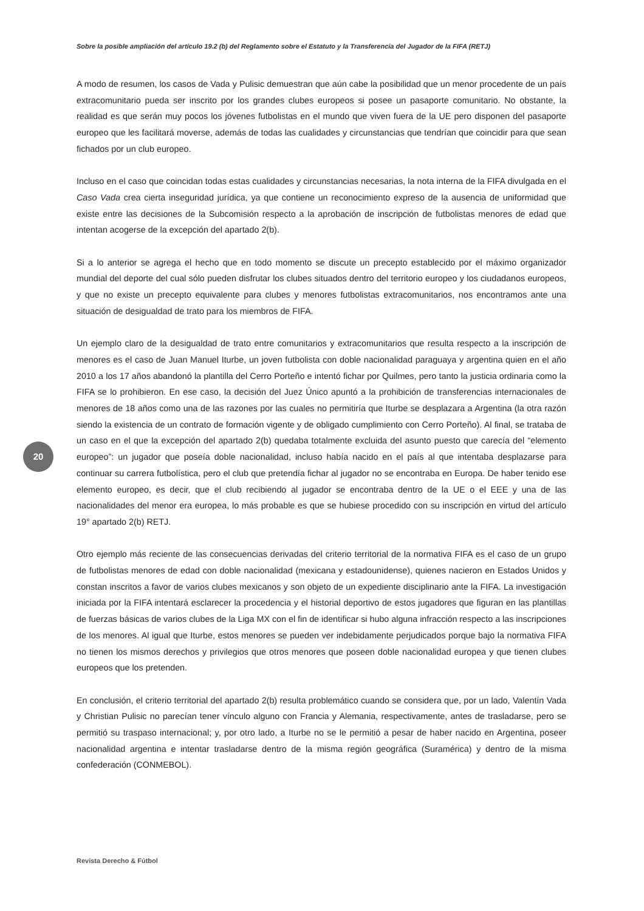Sobre la posible ampliación del artículo 19.2 (b) del Reglamento sobre el Estatuto y la Transferencia del Jugador de la FIFA (RETJ)
A modo de resumen, los casos de Vada y Pulisic demuestran que aún cabe la posibilidad que un menor procedente de un país extracomunitario pueda ser inscrito por los grandes clubes europeos si posee un pasaporte comunitario. No obstante, la realidad es que serán muy pocos los jóvenes futbolistas en el mundo que viven fuera de la UE pero disponen del pasaporte europeo que les facilitará moverse, además de todas las cualidades y circunstancias que tendrían que coincidir para que sean fichados por un club europeo.
Incluso en el caso que coincidan todas estas cualidades y circunstancias necesarias, la nota interna de la FIFA divulgada en el Caso Vada crea cierta inseguridad jurídica, ya que contiene un reconocimiento expreso de la ausencia de uniformidad que existe entre las decisiones de la Subcomisión respecto a la aprobación de inscripción de futbolistas menores de edad que intentan acogerse de la excepción del apartado 2(b).
Si a lo anterior se agrega el hecho que en todo momento se discute un precepto establecido por el máximo organizador mundial del deporte del cual sólo pueden disfrutar los clubes situados dentro del territorio europeo y los ciudadanos europeos, y que no existe un precepto equivalente para clubes y menores futbolistas extracomunitarios, nos encontramos ante una situación de desigualdad de trato para los miembros de FIFA.
Un ejemplo claro de la desigualdad de trato entre comunitarios y extracomunitarios que resulta respecto a la inscripción de menores es el caso de Juan Manuel Iturbe, un joven futbolista con doble nacionalidad paraguaya y argentina quien en el año 2010 a los 17 años abandonó la plantilla del Cerro Porteño e intentó fichar por Quilmes, pero tanto la justicia ordinaria como la FIFA se lo prohibieron. En ese caso, la decisión del Juez Único apuntó a la prohibición de transferencias internacionales de menores de 18 años como una de las razones por las cuales no permitiría que Iturbe se desplazara a Argentina (la otra razón siendo la existencia de un contrato de formación vigente y de obligado cumplimiento con Cerro Porteño). Al final, se trataba de un caso en el que la excepción del apartado 2(b) quedaba totalmente excluida del asunto puesto que carecía del “elemento europeo”: un jugador que poseía doble nacionalidad, incluso había nacido en el país al que intentaba desplazarse para continuar su carrera futbolística, pero el club que pretendía fichar al jugador no se encontraba en Europa. De haber tenido ese elemento europeo, es decir, que el club recibiendo al jugador se encontraba dentro de la UE o el EEE y una de las nacionalidades del menor era europea, lo más probable es que se hubiese procedido con su inscripción en virtud del artículo 19° apartado 2(b) RETJ.
Otro ejemplo más reciente de las consecuencias derivadas del criterio territorial de la normativa FIFA es el caso de un grupo de futbolistas menores de edad con doble nacionalidad (mexicana y estadounidense), quienes nacieron en Estados Unidos y constan inscritos a favor de varios clubes mexicanos y son objeto de un expediente disciplinario ante la FIFA. La investigación iniciada por la FIFA intentará esclarecer la procedencia y el historial deportivo de estos jugadores que figuran en las plantillas de fuerzas básicas de varios clubes de la Liga MX con el fin de identificar si hubo alguna infracción respecto a las inscripciones de los menores. Al igual que Iturbe, estos menores se pueden ver indebidamente perjudicados porque bajo la normativa FIFA no tienen los mismos derechos y privilegios que otros menores que poseen doble nacionalidad europea y que tienen clubes europeos que los pretenden.
En conclusión, el criterio territorial del apartado 2(b) resulta problemático cuando se considera que, por un lado, Valentín Vada y Christian Pulisic no parecían tener vínculo alguno con Francia y Alemania, respectivamente, antes de trasladarse, pero se permitió su traspaso internacional; y, por otro lado, a Iturbe no se le permitió a pesar de haber nacido en Argentina, poseer nacionalidad argentina e intentar trasladarse dentro de la misma región geográfica (Suramérica) y dentro de la misma confederación (CONMEBOL).
20
Revista Derecho & Fútbol